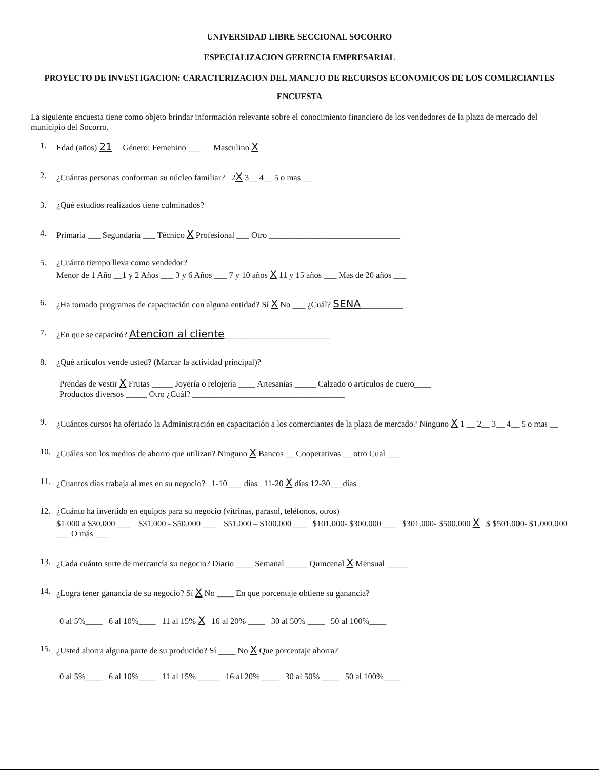UNIVERSIDAD LIBRE SECCIONAL SOCORRO
ESPECIALIZACION GERENCIA EMPRESARIAL
PROYECTO DE INVESTIGACION: CARACTERIZACION DEL MANEJO DE RECURSOS ECONOMICOS DE LOS COMERCIANTES
ENCUESTA
La siguiente encuesta tiene como objeto brindar información relevante sobre el conocimiento financiero de los vendedores de la plaza de mercado del municipio del Socorro.
1. Edad (años) 21 Género: Femenino ___ Masculino X
2. ¿Cuántas personas conforman su núcleo familiar? 2X 3__ 4__ 5 o mas __
3. ¿Qué estudios realizados tiene culminados?
4. Primaria ___ Segundaria ___ Técnico X Profesional ___ Otro _______________________________
5. ¿Cuánto tiempo lleva como vendedor?
Menor de 1 Año __1 y 2 Años ___ 3 y 6 Años ___ 7 y 10 años X 11 y 15 años ___ Mas de 20 años ___
6. ¿Ha tomado programas de capacitación con alguna entidad? Sí X No ___ ¿Cuál? SENA__________
7. ¿En que se capacitó? Atencion al cliente_________________________
8. ¿Qué artículos vende usted? (Marcar la actividad principal)?
Prendas de vestir X Frutas _____ Joyería o relojería ____ Artesanías _____ Calzado o artículos de cuero____
Productos diversos _____ Otro ¿Cuál? ____________________________________
9. ¿Cuántos cursos ha ofertado la Administración en capacitación a los comerciantes de la plaza de mercado? Ninguno X 1 __ 2__ 3__ 4__ 5 o mas __
10. ¿Cuáles son los medios de ahorro que utilizan? Ninguno X Bancos __ Cooperativas __ otro Cual ___
11. ¿Cuantos días trabaja al mes en su negocio? 1-10 ___ días 11-20 X días 12-30___días
12. ¿Cuánto ha invertido en equipos para su negocio (vitrinas, parasol, teléfonos, otros)
$1.000 a $30.000 ___ $31.000 - $50.000 ___ $51.000 – $100.000 ___ $101.000- $300.000 ___ $301.000- $500.000 X $ $501.000- $1.000.000 ___ O más ___
13. ¿Cada cuánto surte de mercancía su negocio? Diario ____ Semanal _____ Quincenal X Mensual _____
14. ¿Logra tener ganancia de su negocio? Sí X No ____ En que porcentaje obtiene su ganancia?
0 al 5%____ 6 al 10%____ 11 al 15% X 16 al 20% ____ 30 al 50% ____ 50 al 100%____
15. ¿Usted ahorra alguna parte de su producido? Sí ____ No X Que porcentaje ahorra?
0 al 5%____ 6 al 10%____ 11 al 15% _____ 16 al 20% ____ 30 al 50% ____ 50 al 100%____